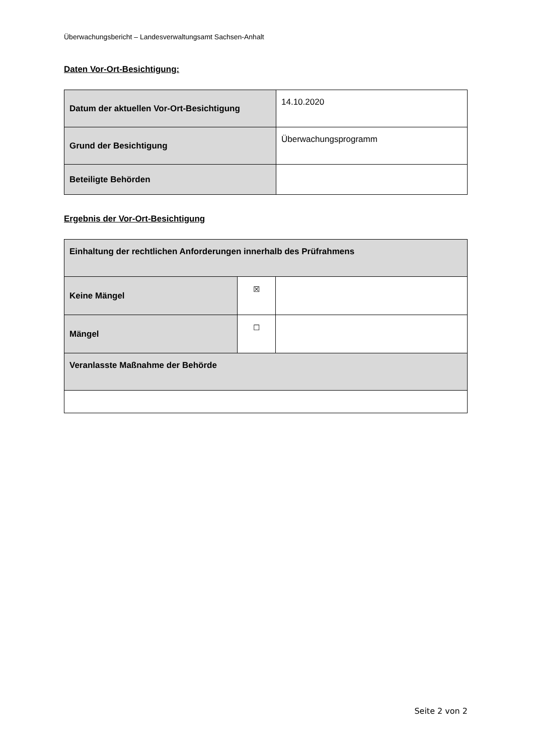Überwachungsbericht – Landesverwaltungsamt Sachsen-Anhalt
Daten Vor-Ort-Besichtigung:
| Datum der aktuellen Vor-Ort-Besichtigung | 14.10.2020 |
| Grund der Besichtigung | Überwachungsprogramm |
| Beteiligte Behörden | |
Ergebnis der Vor-Ort-Besichtigung
| Einhaltung der rechtlichen Anforderungen innerhalb des Prüfrahmens | | |
| Keine Mängel | ☒ | |
| Mängel | ☐ | |
| Veranlasste Maßnahme der Behörde | | |
Seite 2 von 2